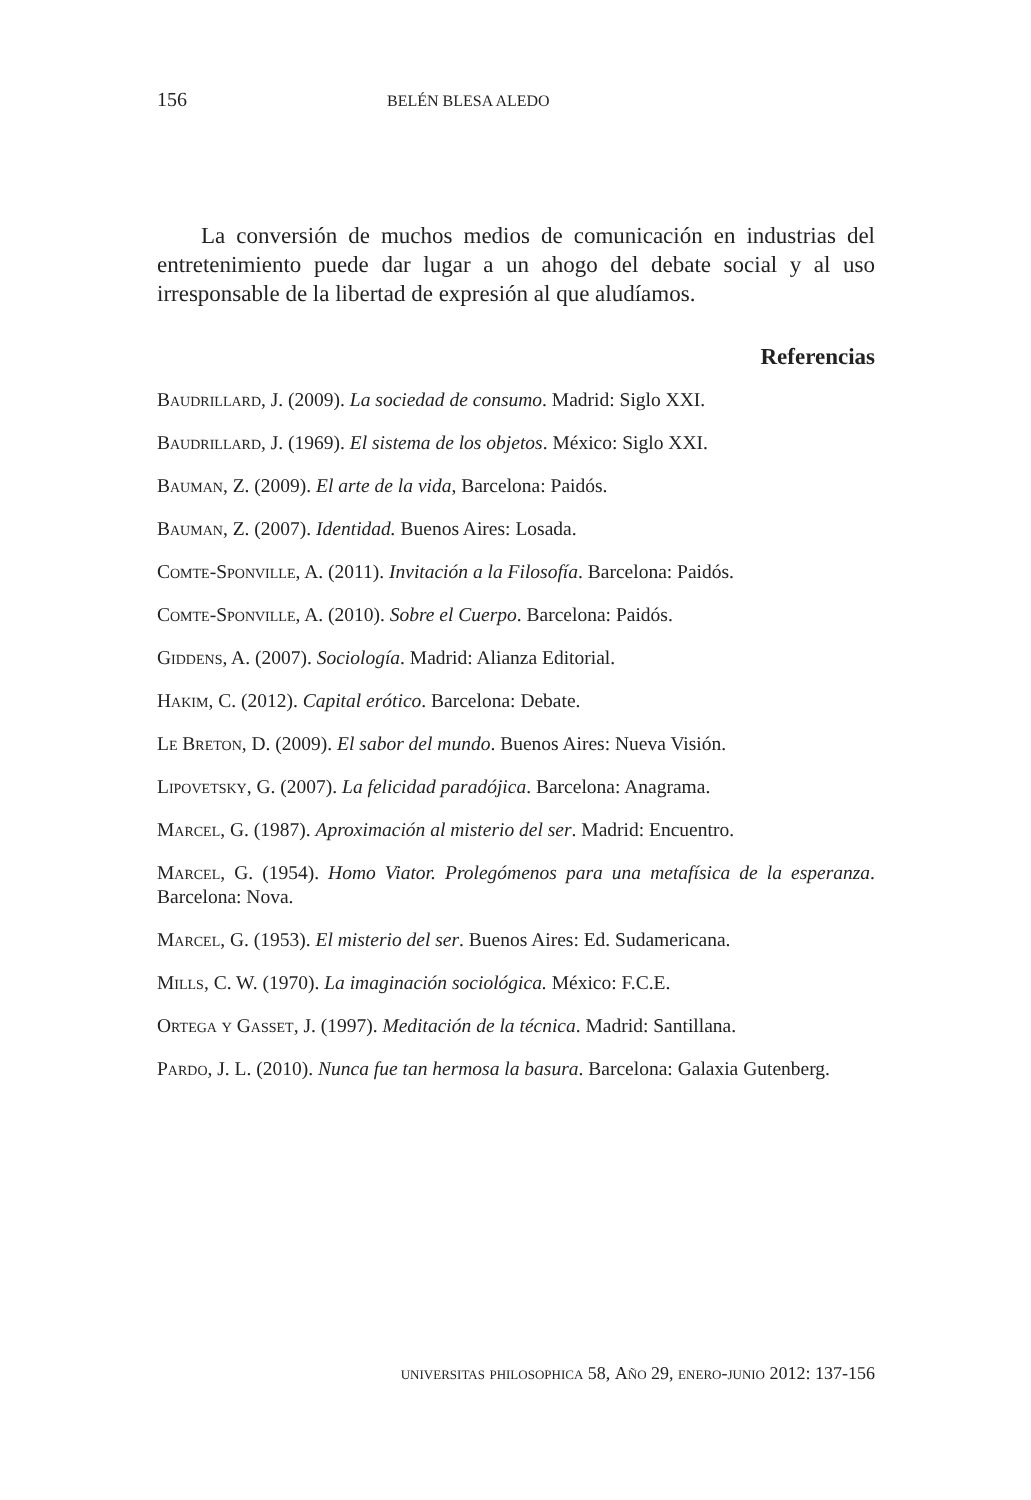156 BELÉN BLESA ALEDO
La conversión de muchos medios de comunicación en industrias del entretenimiento puede dar lugar a un ahogo del debate social y al uso irresponsable de la libertad de expresión al que aludíamos.
Referencias
Baudrillard, J. (2009). La sociedad de consumo. Madrid: Siglo XXI.
Baudrillard, J. (1969). El sistema de los objetos. México: Siglo XXI.
Bauman, Z. (2009). El arte de la vida, Barcelona: Paidós.
Bauman, Z. (2007). Identidad. Buenos Aires: Losada.
Comte-Sponville, A. (2011). Invitación a la Filosofía. Barcelona: Paidós.
Comte-Sponville, A. (2010). Sobre el Cuerpo. Barcelona: Paidós.
Giddens, A. (2007). Sociología. Madrid: Alianza Editorial.
Hakim, C. (2012). Capital erótico. Barcelona: Debate.
Le Breton, D. (2009). El sabor del mundo. Buenos Aires: Nueva Visión.
Lipovetsky, G. (2007). La felicidad paradójica. Barcelona: Anagrama.
Marcel, G. (1987). Aproximación al misterio del ser. Madrid: Encuentro.
Marcel, G. (1954). Homo Viator. Prolegómenos para una metafísica de la esperanza. Barcelona: Nova.
Marcel, G. (1953). El misterio del ser. Buenos Aires: Ed. Sudamericana.
Mills, C. W. (1970). La imaginación sociológica. México: F.C.E.
Ortega y Gasset, J. (1997). Meditación de la técnica. Madrid: Santillana.
Pardo, J. L. (2010). Nunca fue tan hermosa la basura. Barcelona: Galaxia Gutenberg.
universitas philosophica 58, Año 29, enero-junio 2012: 137-156